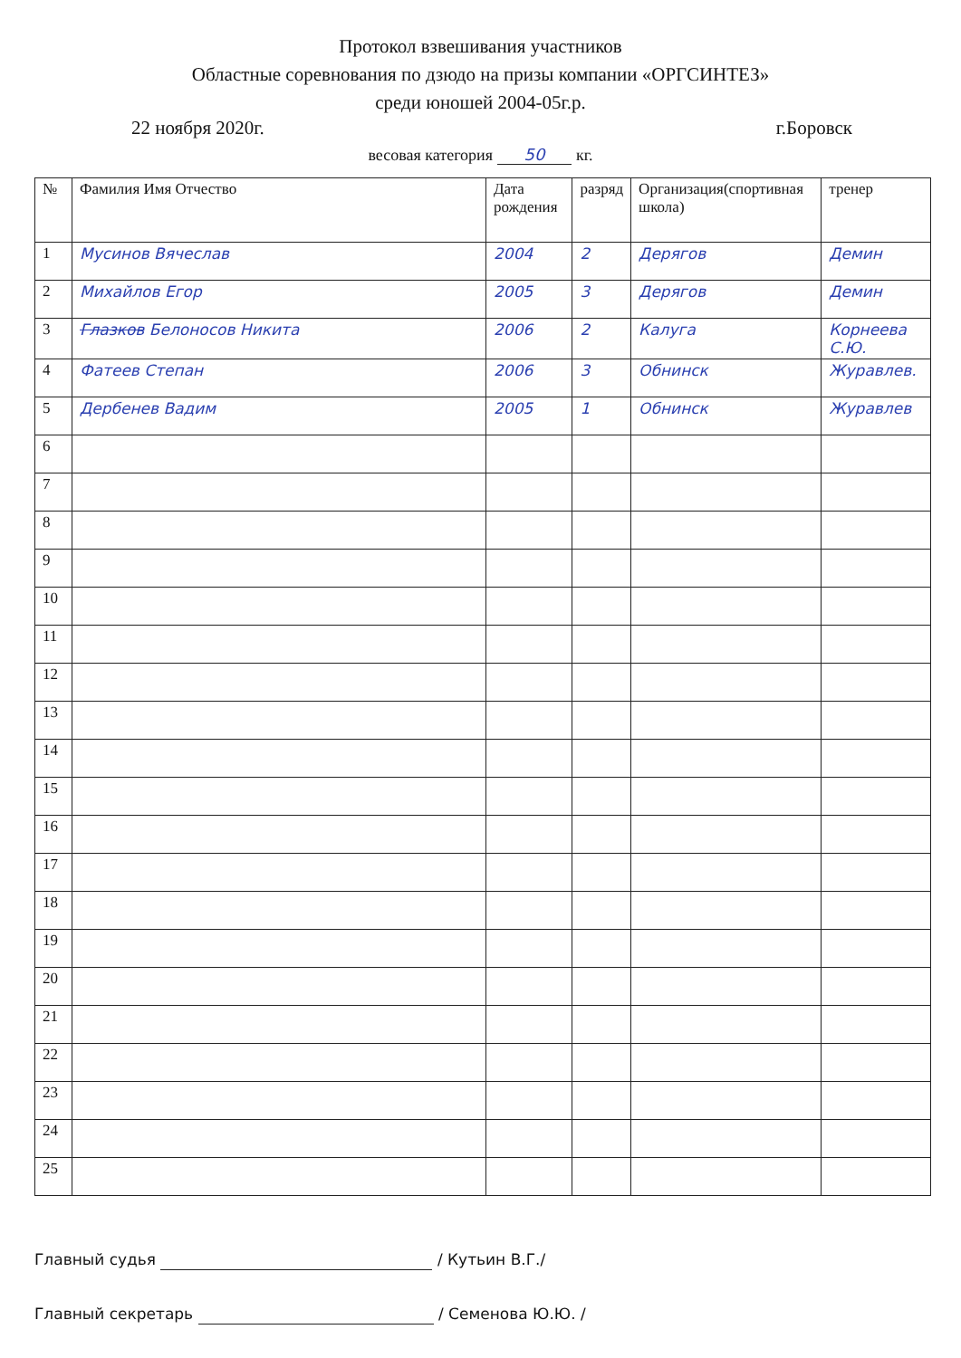Протокол взвешивания участников
Областные соревнования по дзюдо на призы компании «ОРГСИНТЕЗ»
среди юношей 2004-05г.р.
22 ноября 2020г. г.Боровск
весовая категория 50 кг.
| № | Фамилия Имя Отчество | Дата рождения | разряд | Организация(спортивная школа) | тренер |
| --- | --- | --- | --- | --- | --- |
| 1 | Мусинов Вячеслав | 2004 | 2 | Дерягов | Демин |
| 2 | Михайлов Егор | 2005 | 3 | Дерягов | Демин |
| 3 | Глазков Белоносов Никита | 2006 | 2 | Калуга | Корнеева С.Ю. |
| 4 | Фатеев Степан | 2006 | 3 | Обнинск | Журавлев. |
| 5 | Дербенев Вадим | 2005 | 1 | Обнинск | Журавлев |
| 6 | | | | | |
| 7 | | | | | |
| 8 | | | | | |
| 9 | | | | | |
| 10 | | | | | |
| 11 | | | | | |
| 12 | | | | | |
| 13 | | | | | |
| 14 | | | | | |
| 15 | | | | | |
| 16 | | | | | |
| 17 | | | | | |
| 18 | | | | | |
| 19 | | | | | |
| 20 | | | | | |
| 21 | | | | | |
| 22 | | | | | |
| 23 | | | | | |
| 24 | | | | | |
| 25 | | | | | |
Главный судья / Кутьин В.Г./
Главный секретарь / Семенова Ю.Ю. /